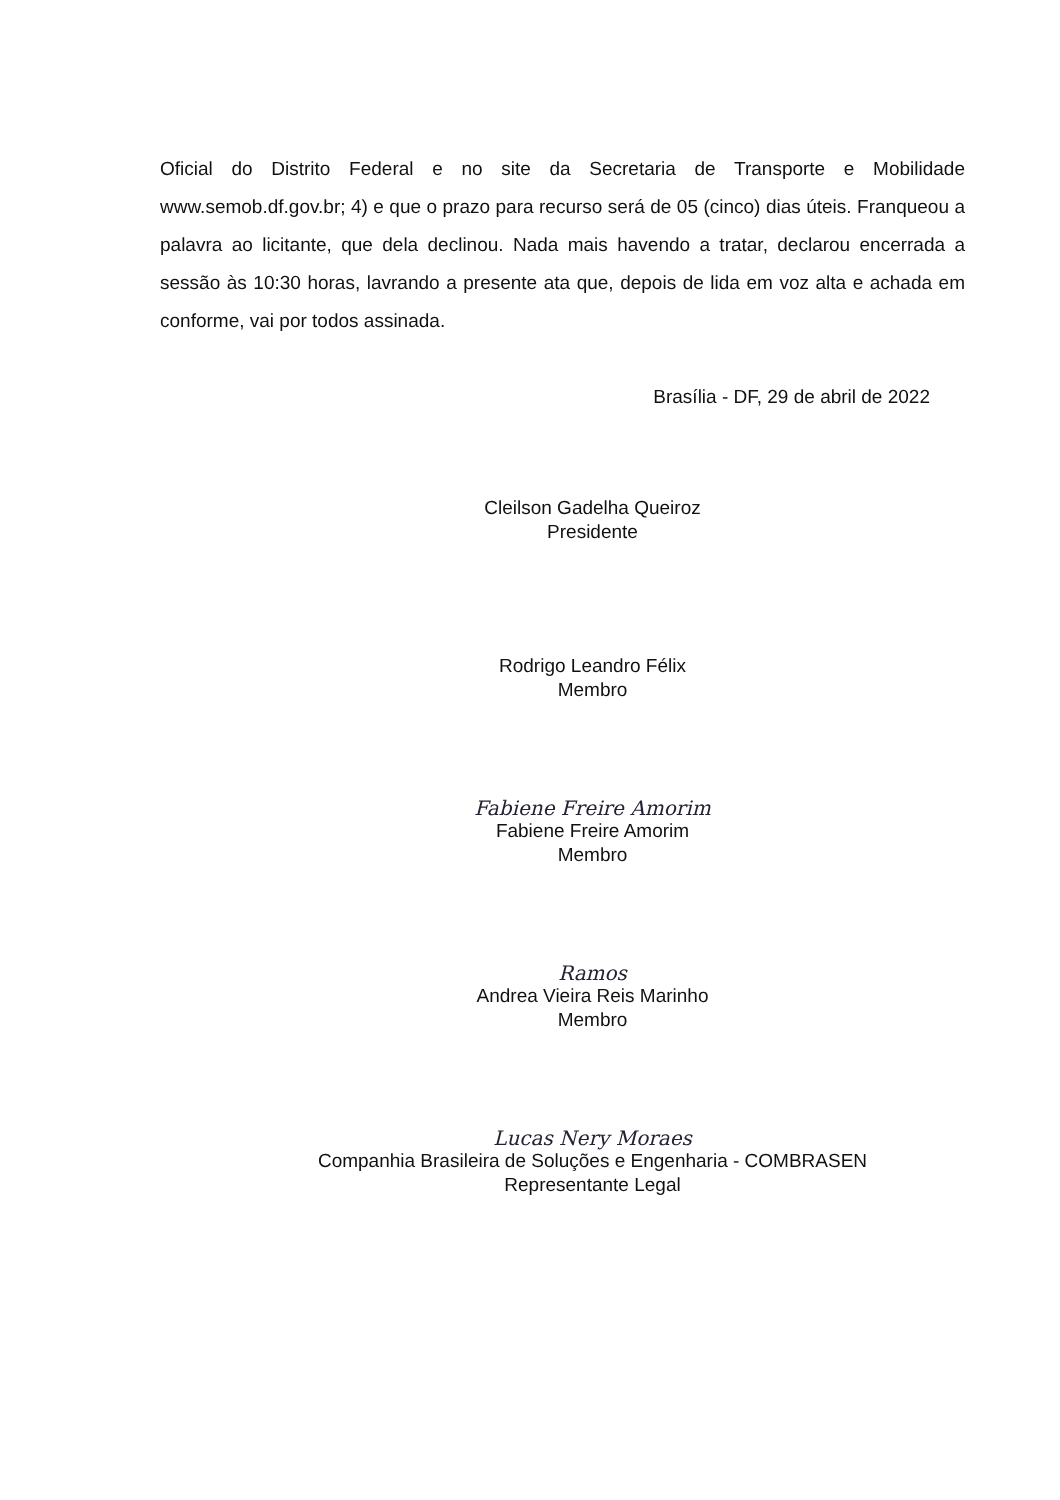Oficial do Distrito Federal e no site da Secretaria de Transporte e Mobilidade www.semob.df.gov.br; 4) e que o prazo para recurso será de 05 (cinco) dias úteis. Franqueou a palavra ao licitante, que dela declinou. Nada mais havendo a tratar, declarou encerrada a sessão às 10:30 horas, lavrando a presente ata que, depois de lida em voz alta e achada em conforme, vai por todos assinada.
Brasília - DF, 29 de abril de 2022
Cleilson Gadelha Queiroz
Presidente
Rodrigo Leandro Félix
Membro
Fabiene Freire Amorim
Fabiene Freire Amorim
Membro
Ramos
Andrea Vieira Reis Marinho
Membro
Lucas Nery Moraes
Companhia Brasileira de Soluções e Engenharia - COMBRASEN
Representante Legal